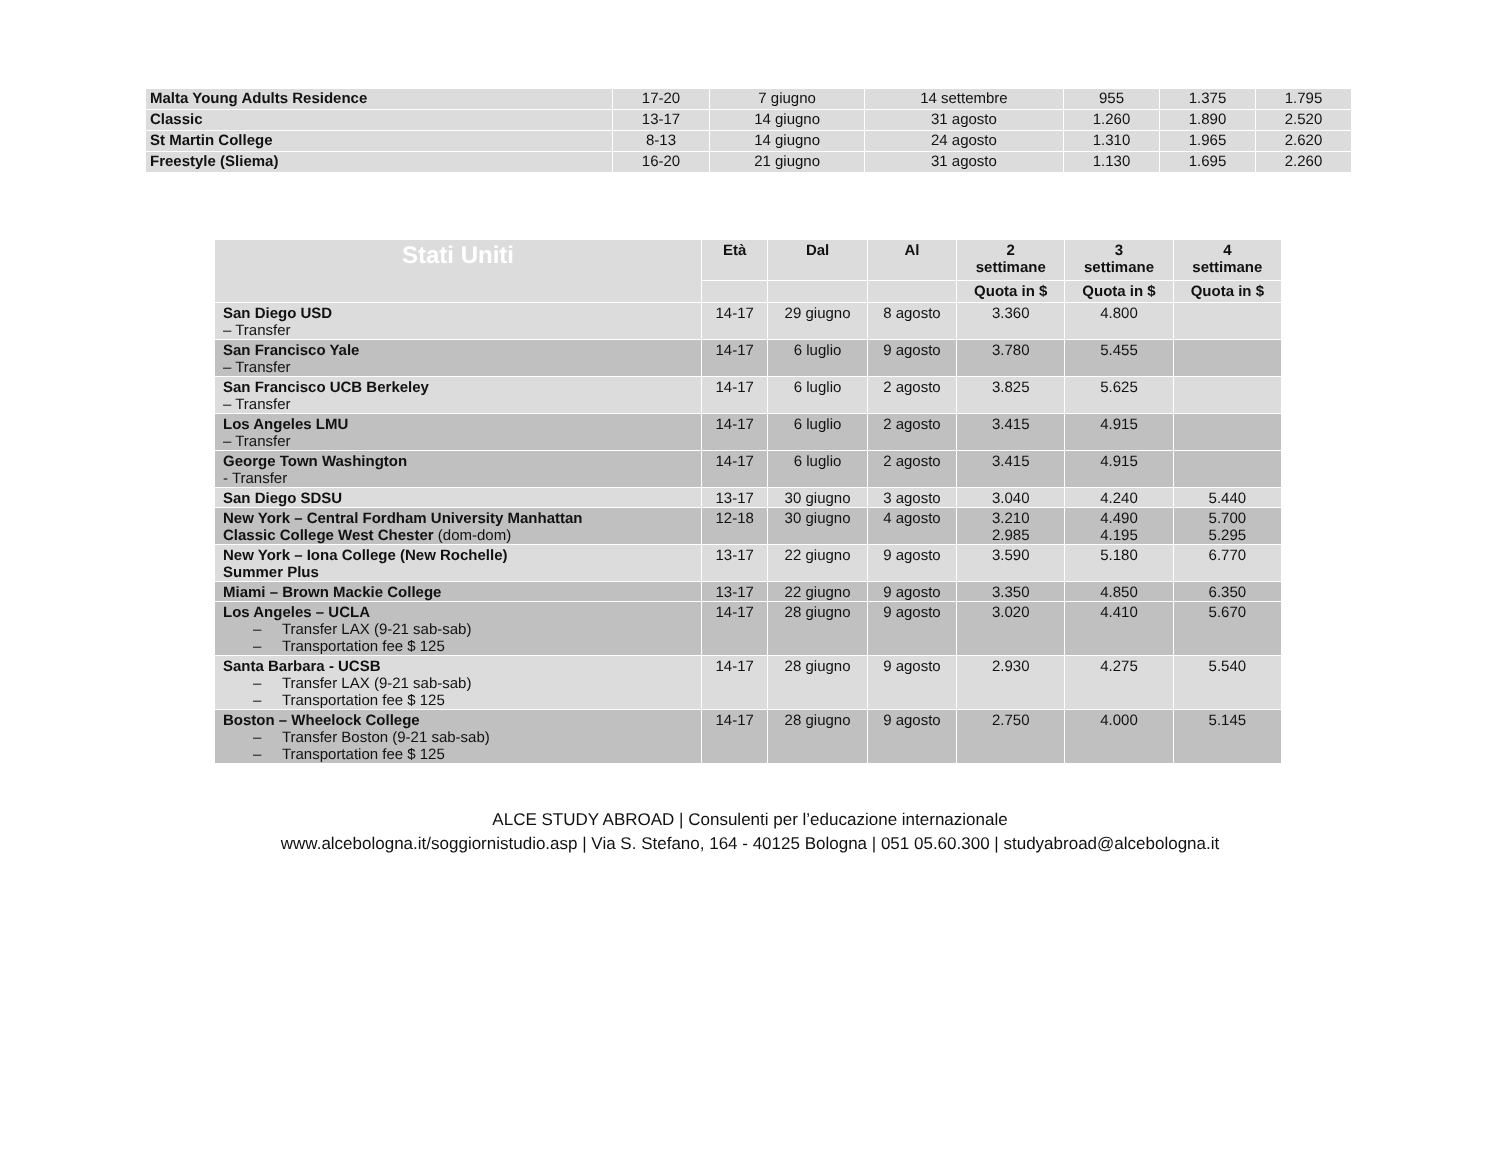| Malta Young Adults Residence | 17-20 | 7 giugno | 14 settembre | 955 | 1.375 | 1.795 |
| Classic | 13-17 | 14 giugno | 31 agosto | 1.260 | 1.890 | 2.520 |
| St Martin College | 8-13 | 14 giugno | 24 agosto | 1.310 | 1.965 | 2.620 |
| Freestyle (Sliema) | 16-20 | 21 giugno | 31 agosto | 1.130 | 1.695 | 2.260 |
| Stati Uniti | Età | Dal | Al | 2 settimane | 3 settimane | 4 settimane |
| --- | --- | --- | --- | --- | --- | --- |
| | | | | Quota in $ | Quota in $ | Quota in $ |
| San Diego USD – Transfer | 14-17 | 29 giugno | 8 agosto | 3.360 | 4.800 | |
| San Francisco Yale – Transfer | 14-17 | 6 luglio | 9 agosto | 3.780 | 5.455 | |
| San Francisco UCB Berkeley – Transfer | 14-17 | 6 luglio | 2 agosto | 3.825 | 5.625 | |
| Los Angeles LMU – Transfer | 14-17 | 6 luglio | 2 agosto | 3.415 | 4.915 | |
| George Town Washington - Transfer | 14-17 | 6 luglio | 2 agosto | 3.415 | 4.915 | |
| San Diego SDSU | 13-17 | 30 giugno | 3 agosto | 3.040 | 4.240 | 5.440 |
| New York – Central Fordham University Manhattan Classic College West Chester (dom-dom) | 12-18 | 30 giugno | 4 agosto | 3.210 2.985 | 4.490 4.195 | 5.700 5.295 |
| New York – Iona College (New Rochelle) Summer Plus | 13-17 | 22 giugno | 9 agosto | 3.590 | 5.180 | 6.770 |
| Miami – Brown Mackie College | 13-17 | 22 giugno | 9 agosto | 3.350 | 4.850 | 6.350 |
| Los Angeles – UCLA – Transfer LAX (9-21 sab-sab) – Transportation fee $ 125 | 14-17 | 28 giugno | 9 agosto | 3.020 | 4.410 | 5.670 |
| Santa Barbara - UCSB – Transfer LAX (9-21 sab-sab) – Transportation fee $ 125 | 14-17 | 28 giugno | 9 agosto | 2.930 | 4.275 | 5.540 |
| Boston – Wheelock College – Transfer Boston (9-21 sab-sab) – Transportation fee $ 125 | 14-17 | 28 giugno | 9 agosto | 2.750 | 4.000 | 5.145 |
ALCE STUDY ABROAD | Consulenti per l’educazione internazionale
www.alcebologna.it/soggiornistudio.asp | Via S. Stefano, 164 - 40125 Bologna | 051 05.60.300 | studyabroad@alcebologna.it